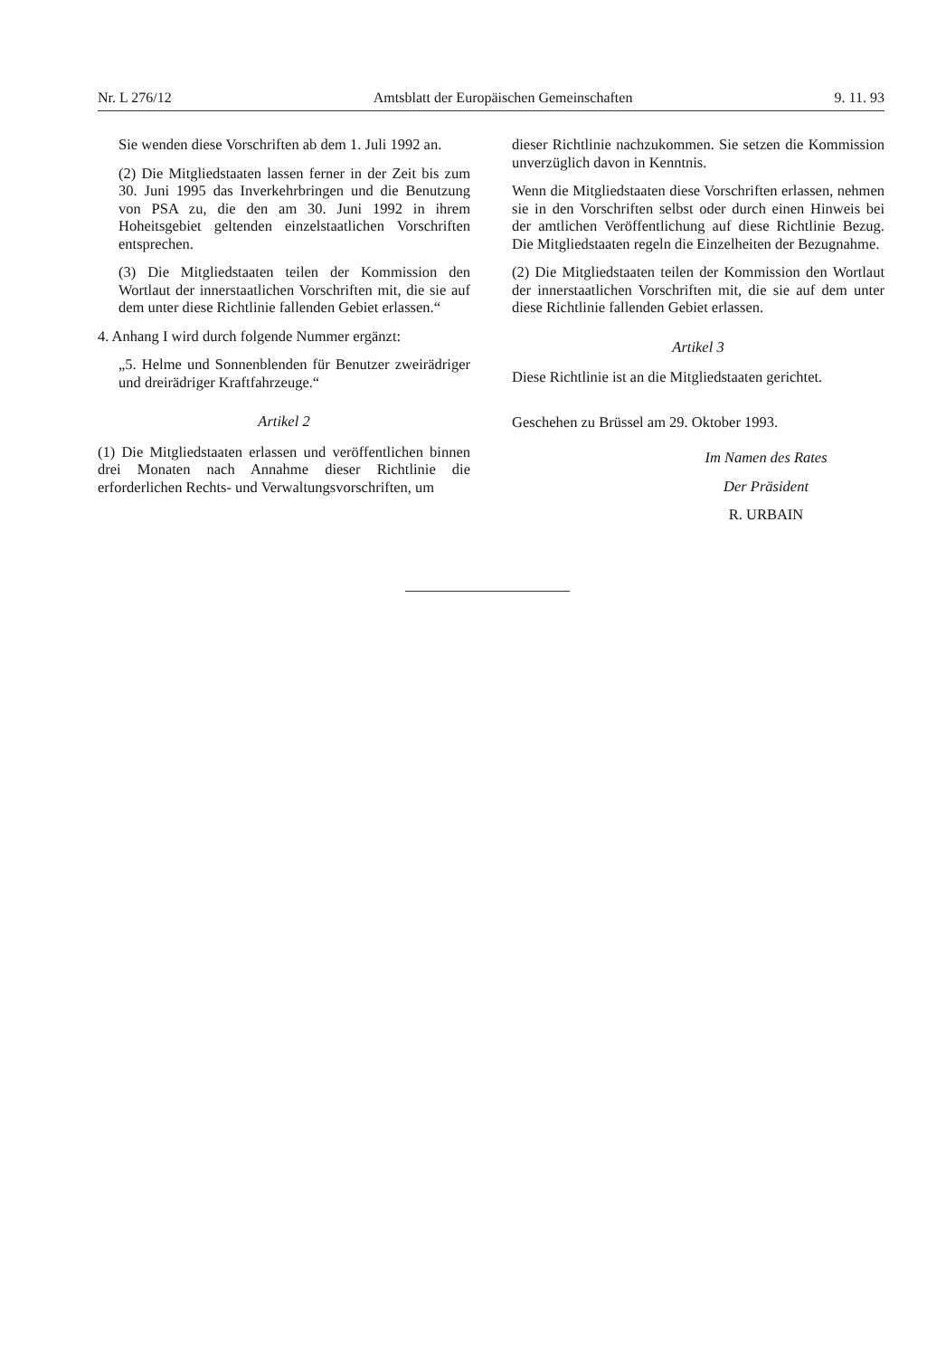Nr. L 276/12 Amtsblatt der Europäischen Gemeinschaften 9. 11. 93
Sie wenden diese Vorschriften ab dem 1. Juli 1992 an.
(2) Die Mitgliedstaaten lassen ferner in der Zeit bis zum 30. Juni 1995 das Inverkehrbringen und die Benutzung von PSA zu, die den am 30. Juni 1992 in ihrem Hoheitsgebiet geltenden einzelstaatlichen Vorschriften entsprechen.
(3) Die Mitgliedstaaten teilen der Kommission den Wortlaut der innerstaatlichen Vorschriften mit, die sie auf dem unter diese Richtlinie fallenden Gebiet erlassen.“
4. Anhang I wird durch folgende Nummer ergänzt:
„5. Helme und Sonnenblenden für Benutzer zweirädriger und dreirädriger Kraftfahrzeuge.“
Artikel 2
(1) Die Mitgliedstaaten erlassen und veröffentlichen binnen drei Monaten nach Annahme dieser Richtlinie die erforderlichen Rechts- und Verwaltungsvorschriften, um
dieser Richtlinie nachzukommen. Sie setzen die Kommission unverzüglich davon in Kenntnis.
Wenn die Mitgliedstaaten diese Vorschriften erlassen, nehmen sie in den Vorschriften selbst oder durch einen Hinweis bei der amtlichen Veröffentlichung auf diese Richtlinie Bezug. Die Mitgliedstaaten regeln die Einzelheiten der Bezugnahme.
(2) Die Mitgliedstaaten teilen der Kommission den Wortlaut der innerstaatlichen Vorschriften mit, die sie auf dem unter diese Richtlinie fallenden Gebiet erlassen.
Artikel 3
Diese Richtlinie ist an die Mitgliedstaaten gerichtet.
Geschehen zu Brüssel am 29. Oktober 1993.
Im Namen des Rates
Der Präsident
R. URBAIN